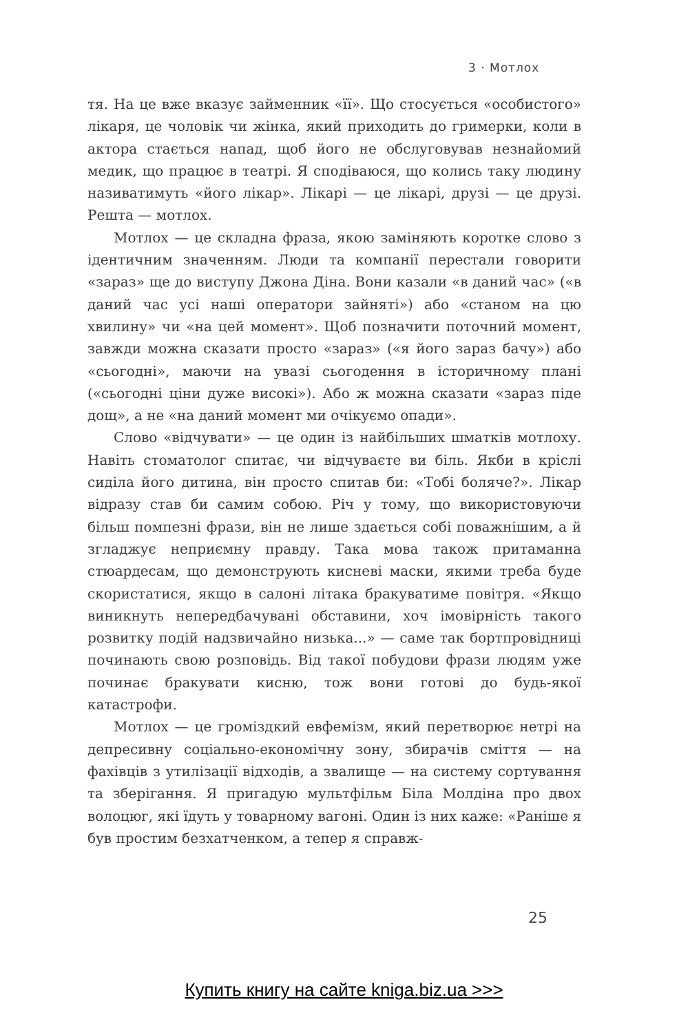3 · Мотлох
тя. На це вже вказує займенник «її». Що стосується «особистого» лікаря, це чоловік чи жінка, який приходить до гримерки, коли в актора стається напад, щоб його не обслуговував незнайомий медик, що працює в театрі. Я сподіваюся, що колись таку людину називатимуть «його лікар». Лікарі — це лікарі, друзі — це друзі. Решта — мотлох.
Мотлох — це складна фраза, якою заміняють коротке слово з ідентичним значенням. Люди та компанії перестали говорити «зараз» ще до виступу Джона Діна. Вони казали «в даний час» («в даний час усі наші оператори зайняті») або «станом на цю хвилину» чи «на цей момент». Щоб позначити поточний момент, завжди можна сказати просто «зараз» («я його зараз бачу») або «сьогодні», маючи на увазі сьогодення в історичному плані («сьогодні ціни дуже високі»). Або ж можна сказати «зараз піде дощ», а не «на даний момент ми очікуємо опади».
Слово «відчувати» — це один із найбільших шматків мотлоху. Навіть стоматолог спитає, чи відчуваєте ви біль. Якби в кріслі сиділа його дитина, він просто спитав би: «Тобі боляче?». Лікар відразу став би самим собою. Річ у тому, що використовуючи більш помпезні фрази, він не лише здається собі поважнішим, а й згладжує неприємну правду. Така мова також притаманна стюардесам, що демонструють кисневі маски, якими треба буде скористатися, якщо в салоні літака бракуватиме повітря. «Якщо виникнуть непередбачувані обставини, хоч імовірність такого розвитку подій надзвичайно низька...» — саме так бортпровідниці починають свою розповідь. Від такої побудови фрази людям уже починає бракувати кисню, тож вони готові до будь-якої катастрофи.
Мотлох — це громіздкий евфемізм, який перетворює нетрі на депресивну соціально-економічну зону, збирачів сміття — на фахівців з утилізації відходів, а звалище — на систему сортування та зберігання. Я пригадую мультфільм Біла Молдіна про двох волоцюг, які їдуть у товарному вагоні. Один із них каже: «Раніше я був простим безхатченком, а тепер я справж-
25
Купить книгу на сайте kniga.biz.ua >>>